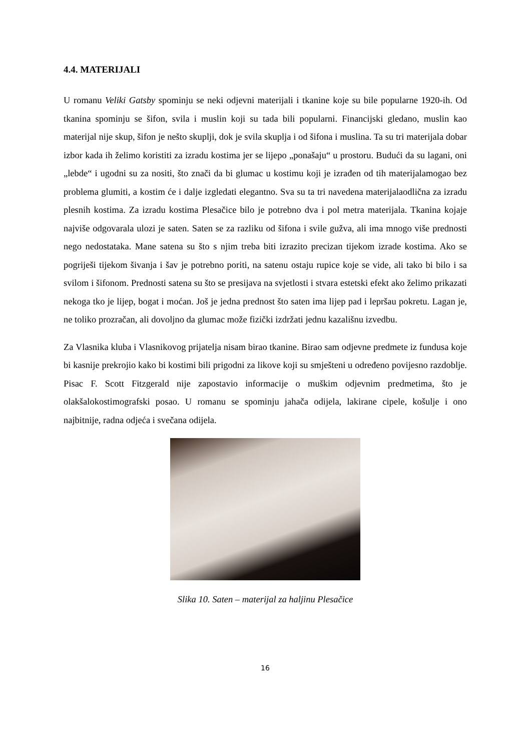4.4. MATERIJALI
U romanu Veliki Gatsby spominju se neki odjevni materijali i tkanine koje su bile popularne 1920-ih. Od tkanina spominju se šifon, svila i muslin koji su tada bili popularni. Financijski gledano, muslin kao materijal nije skup, šifon je nešto skuplji, dok je svila skuplja i od šifona i muslina. Ta su tri materijala dobar izbor kada ih želimo koristiti za izradu kostima jer se lijepo „ponašaju“ u prostoru. Budući da su lagani, oni „lebde“ i ugodni su za nositi, što znači da bi glumac u kostimu koji je izrađen od tih materijalamogao bez problema glumiti, a kostim će i dalje izgledati elegantno. Sva su ta tri navedena materijalaodlična za izradu plesnih kostima. Za izradu kostima Plesačice bilo je potrebno dva i pol metra materijala. Tkanina kojaje najviše odgovarala ulozi je saten. Saten se za razliku od šifona i svile gužva, ali ima mnogo više prednosti nego nedostataka. Mane satena su što s njim treba biti izrazito precizan tijekom izrade kostima. Ako se pogriješi tijekom šivanja i šav je potrebno poriti, na satenu ostaju rupice koje se vide, ali tako bi bilo i sa svilom i šifonom. Prednosti satena su što se presijava na svjetlosti i stvara estetski efekt ako želimo prikazati nekoga tko je lijep, bogat i moćan. Još je jedna prednost što saten ima lijep pad i lepršau pokretu. Lagan je, ne toliko prozračan, ali dovoljno da glumac može fizički izdržati jednu kazališnu izvedbu.
Za Vlasnika kluba i Vlasnikovog prijatelja nisam birao tkanine. Birao sam odjevne predmete iz fundusa koje bi kasnije prekrojio kako bi kostimi bili prigodni za likove koji su smješteni u određeno povijesno razdoblje. Pisac F. Scott Fitzgerald nije zapostavio informacije o muškim odjevnim predmetima, što je olakšalokostimografski posao. U romanu se spominju jahača odijela, lakirane cipele, košulje i ono najbitnije, radna odjeća i svečana odijela.
Slika 10. Saten – materijal za haljinu Plesačice
16